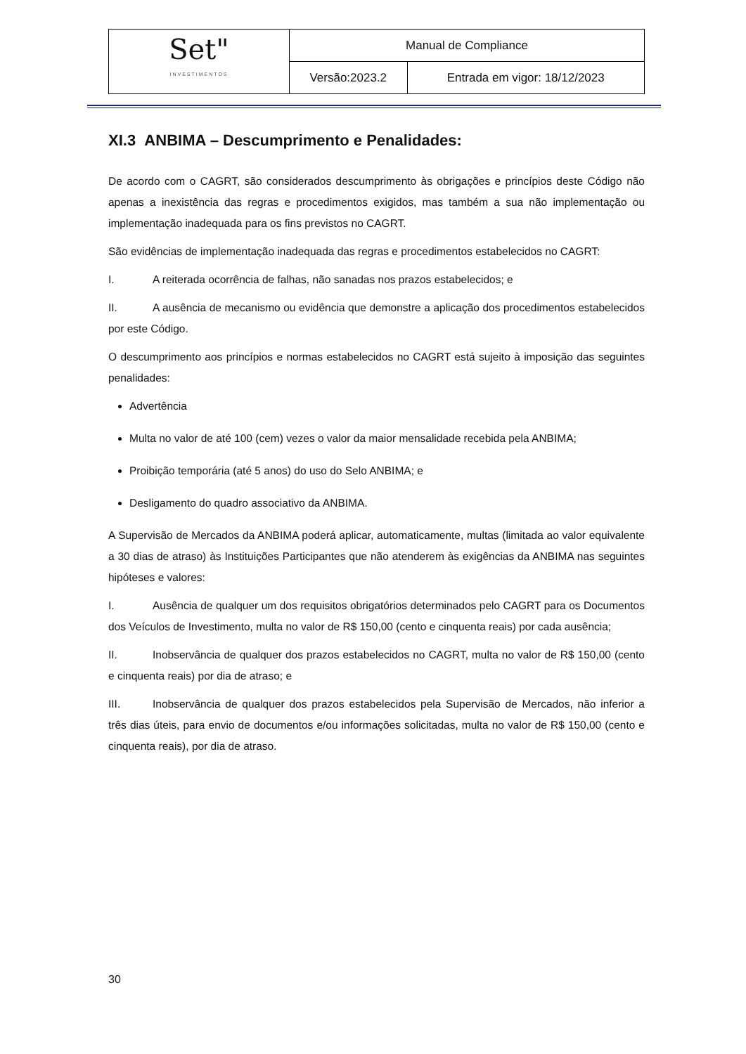| Set" INVESTIMENTOS | Manual de Compliance | |
| | Versão:2023.2 | Entrada em vigor: 18/12/2023 |
XI.3 ANBIMA – Descumprimento e Penalidades:
De acordo com o CAGRT, são considerados descumprimento às obrigações e princípios deste Código não apenas a inexistência das regras e procedimentos exigidos, mas também a sua não implementação ou implementação inadequada para os fins previstos no CAGRT.
São evidências de implementação inadequada das regras e procedimentos estabelecidos no CAGRT:
I. A reiterada ocorrência de falhas, não sanadas nos prazos estabelecidos; e
II. A ausência de mecanismo ou evidência que demonstre a aplicação dos procedimentos estabelecidos por este Código.
O descumprimento aos princípios e normas estabelecidos no CAGRT está sujeito à imposição das seguintes penalidades:
Advertência
Multa no valor de até 100 (cem) vezes o valor da maior mensalidade recebida pela ANBIMA;
Proibição temporária (até 5 anos) do uso do Selo ANBIMA; e
Desligamento do quadro associativo da ANBIMA.
A Supervisão de Mercados da ANBIMA poderá aplicar, automaticamente, multas (limitada ao valor equivalente a 30 dias de atraso) às Instituições Participantes que não atenderem às exigências da ANBIMA nas seguintes hipóteses e valores:
I. Ausência de qualquer um dos requisitos obrigatórios determinados pelo CAGRT para os Documentos dos Veículos de Investimento, multa no valor de R$ 150,00 (cento e cinquenta reais) por cada ausência;
II. Inobservância de qualquer dos prazos estabelecidos no CAGRT, multa no valor de R$ 150,00 (cento e cinquenta reais) por dia de atraso; e
III. Inobservância de qualquer dos prazos estabelecidos pela Supervisão de Mercados, não inferior a três dias úteis, para envio de documentos e/ou informações solicitadas, multa no valor de R$ 150,00 (cento e cinquenta reais), por dia de atraso.
30